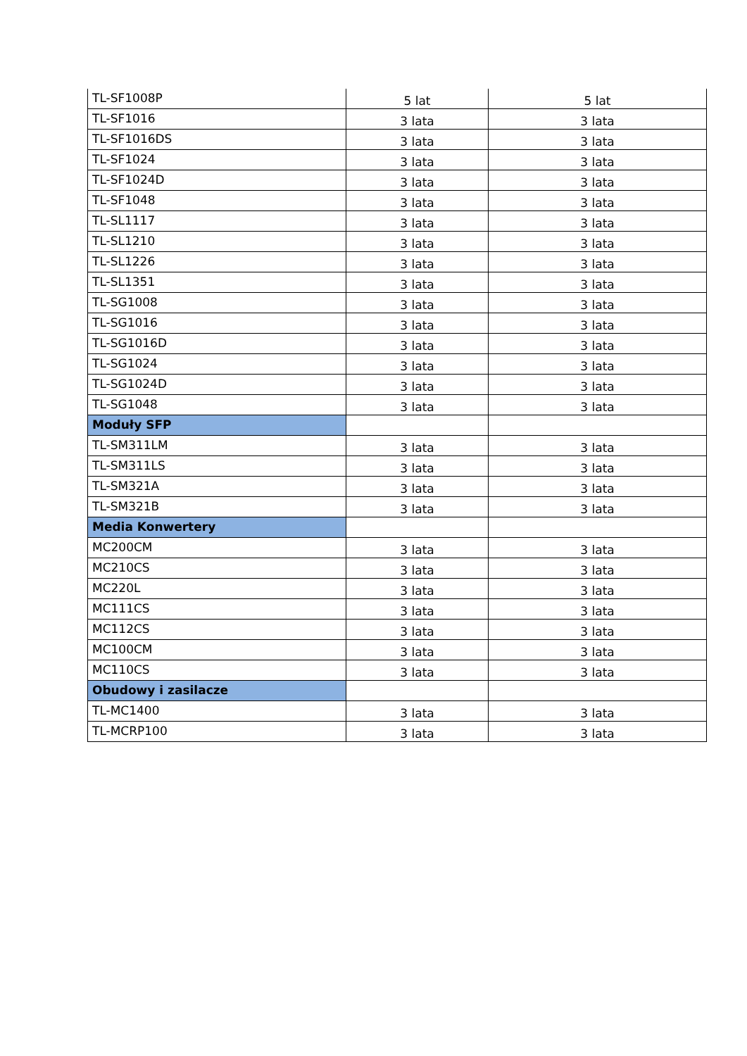| TL-SF1008P | 5 lat | 5 lat |
| TL-SF1016 | 3 lata | 3 lata |
| TL-SF1016DS | 3 lata | 3 lata |
| TL-SF1024 | 3 lata | 3 lata |
| TL-SF1024D | 3 lata | 3 lata |
| TL-SF1048 | 3 lata | 3 lata |
| TL-SL1117 | 3 lata | 3 lata |
| TL-SL1210 | 3 lata | 3 lata |
| TL-SL1226 | 3 lata | 3 lata |
| TL-SL1351 | 3 lata | 3 lata |
| TL-SG1008 | 3 lata | 3 lata |
| TL-SG1016 | 3 lata | 3 lata |
| TL-SG1016D | 3 lata | 3 lata |
| TL-SG1024 | 3 lata | 3 lata |
| TL-SG1024D | 3 lata | 3 lata |
| TL-SG1048 | 3 lata | 3 lata |
| Moduły SFP | | |
| TL-SM311LM | 3 lata | 3 lata |
| TL-SM311LS | 3 lata | 3 lata |
| TL-SM321A | 3 lata | 3 lata |
| TL-SM321B | 3 lata | 3 lata |
| Media Konwertery | | |
| MC200CM | 3 lata | 3 lata |
| MC210CS | 3 lata | 3 lata |
| MC220L | 3 lata | 3 lata |
| MC111CS | 3 lata | 3 lata |
| MC112CS | 3 lata | 3 lata |
| MC100CM | 3 lata | 3 lata |
| MC110CS | 3 lata | 3 lata |
| Obudowy i zasilacze | | |
| TL-MC1400 | 3 lata | 3 lata |
| TL-MCRP100 | 3 lata | 3 lata |